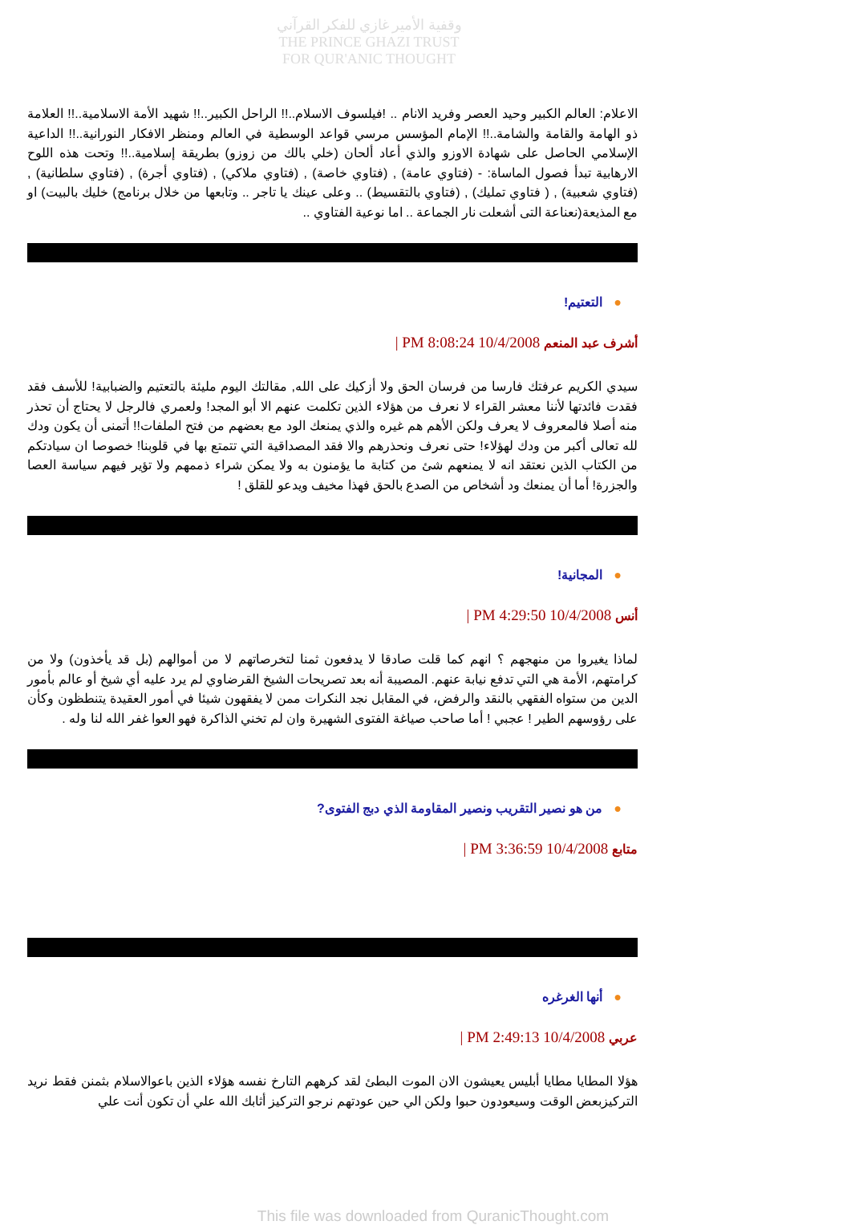وقفية الأمير غازي للفكر القرآني
THE PRINCE GHAZI TRUST
FOR QUR'ANIC THOUGHT
الاعلام: العالم الكبير وحيد العصر وفريد الانام .. !فيلسوف الاسلام..!! الراحل الكبير..!! شهيد الأمة الاسلامية..!! العلامة ذو الهامة والقامة والشامة..!! الإمام المؤسس مرسي قواعد الوسطية في العالم ومنظر الافكار النورانية..!! الداعية الإسلامي الحاصل على شهادة الاوزو والذي أعاد ألحان (خلي بالك من زوزو) بطريقة إسلامية..!! وتحت هذه اللوح الارهابية تبدأ فصول الماساة: - (فتاوي عامة) , (فتاوي خاصة) , (فتاوي ملاكي) , (فتاوي أجرة) , (فتاوي سلطانية) , (فتاوي شعبية) , ( فتاوي تمليك) , (فتاوي بالتقسيط) .. وعلى عينك يا تاجر .. وتابعها من خلال برنامج) خليك بالبيت) او مع المذيعة(نعناعة التى أشعلت نار الجماعة .. اما نوعية الفتاوي ..
●التعتيم!
أشرف عبد المنعم 10/4/2008 8:08:24 PM |
سيدي الكريم عرفتك فارسا من فرسان الحق ولا أزكيك على الله, مقالتك اليوم مليئة بالتعتيم والضبابية! للأسف فقد فقدت فائدتها لأننا معشر القراء لا نعرف من هؤلاء الذين تكلمت عنهم الا أبو المجد! ولعمري فالرجل لا يحتاج أن تحذر منه أصلا فالمعروف لا يعرف ولكن الأهم هم غيره والذي يمنعك الود مع بعضهم من فتح الملفات!! أتمنى أن يكون ودك لله تعالى أكبر من ودك لهؤلاء! حتى نعرف ونحذرهم والا فقد المصداقية التي تتمتع بها في قلوبنا! خصوصا ان سيادتكم من الكتاب الذين نعتقد انه لا يمنعهم شئ من كتابة ما يؤمنون به ولا يمكن شراء ذممهم ولا تؤير فيهم سياسة العصا والجزرة! أما أن يمنعك ود أشخاص من الصدع بالحق فهذا مخيف ويدعو للقلق !
●المجانية!
أنس 10/4/2008 4:29:50 PM |
لماذا يغيروا من منهجهم ؟ انهم كما قلت صادقا لا يدفعون ثمنا لتخرصاتهم لا من أموالهم (بل قد يأخذون) ولا من كرامتهم، الأمة هي التي تدفع نيابة عنهم. المصيبة أنه بعد تصريحات الشيخ القرضاوي لم يرد عليه أي شيخ أو عالم بأمور الدين من ستواه الفقهي بالنقد والرفض، في المقابل نجد النكرات ممن لا يفقهون شيئا في أمور العقيدة يتنطظون وكأن على رؤوسهم الطير ! عجبي ! أما صاحب صياغة الفتوى الشهيرة وان لم تخني الذاكرة فهو العوا غفر الله لنا وله .
●من هو نصير التقريب ونصير المقاومة الذي دبج الفتوى?
متابع 10/4/2008 3:36:59 PM |
●أنها الغرغره
عربي 10/4/2008 2:49:13 PM |
هؤلا المطايا مطايا أبليس يعيشون الان الموت البطئ لقد كرههم التارخ نفسه هؤلاء الذين باعوالاسلام بثمنن فقط نريد التركيزبعض الوقت وسيعودون حبوا ولكن الي حين عودتهم نرجو التركيز أثابك الله علي أن تكون أنت علي
This file was downloaded from QuranicThought.com